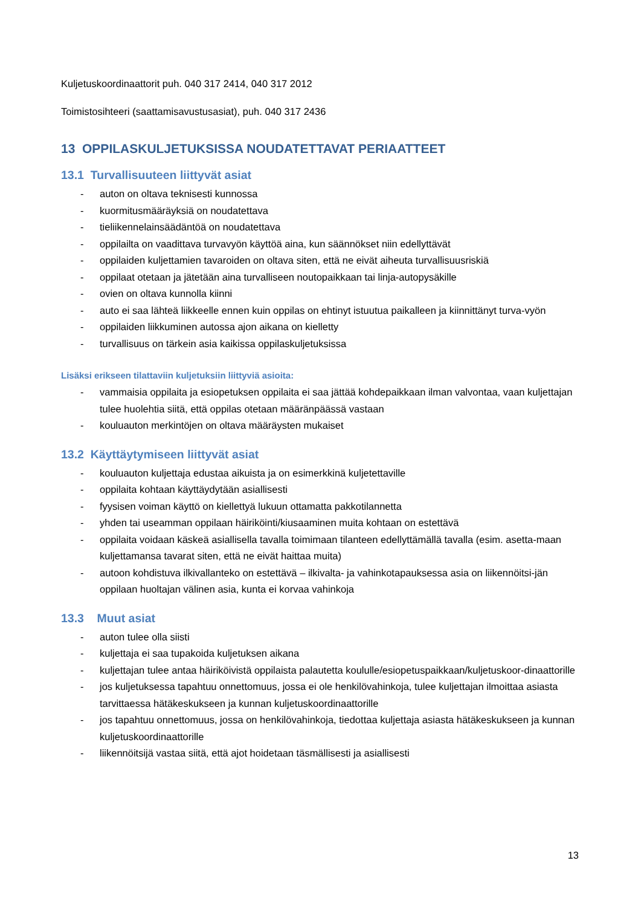Kuljetuskoordinaattorit puh. 040 317 2414, 040 317 2012
Toimistosihteeri (saattamisavustusasiat), puh. 040 317 2436
13 OPPILASKULJETUKSISSA NOUDATETTAVAT PERIAATTEET
13.1 Turvallisuuteen liittyvät asiat
- auton on oltava teknisesti kunnossa
- kuormitusmääräyksiä on noudatettava
- tieliikennelainsäädäntöä on noudatettava
- oppilailta on vaadittava turvavyön käyttöä aina, kun säännökset niin edellyttävät
- oppilaiden kuljettamien tavaroiden on oltava siten, että ne eivät aiheuta turvallisuusriskiä
- oppilaat otetaan ja jätetään aina turvalliseen noutopaikkaan tai linja-autopysäkille
- ovien on oltava kunnolla kiinni
- auto ei saa lähteä liikkeelle ennen kuin oppilas on ehtinyt istuutua paikalleen ja kiinnittänyt turva-vyön
- oppilaiden liikkuminen autossa ajon aikana on kielletty
- turvallisuus on tärkein asia kaikissa oppilaskuljetuksissa
Lisäksi erikseen tilattaviin kuljetuksiin liittyviä asioita:
- vammaisia oppilaita ja esiopetuksen oppilaita ei saa jättää kohdepaikkaan ilman valvontaa, vaan kuljettajan tulee huolehtia siitä, että oppilas otetaan määränpäässä vastaan
- kouluauton merkintöjen on oltava määräysten mukaiset
13.2 Käyttäytymiseen liittyvät asiat
- kouluauton kuljettaja edustaa aikuista ja on esimerkkinä kuljetettaville
- oppilaita kohtaan käyttäydytään asiallisesti
- fyysisen voiman käyttö on kiellettyä lukuun ottamatta pakkotilannetta
- yhden tai useamman oppilaan häiriköinti/kiusaaminen muita kohtaan on estettävä
- oppilaita voidaan käskeä asiallisella tavalla toimimaan tilanteen edellyttämällä tavalla (esim. asetta-maan kuljettamansa tavarat siten, että ne eivät haittaa muita)
- autoon kohdistuva ilkivallanteko on estettävä – ilkivalta- ja vahinkotapauksessa asia on liikennöitsi-jän oppilaan huoltajan välinen asia, kunta ei korvaa vahinkoja
13.3 Muut asiat
- auton tulee olla siisti
- kuljettaja ei saa tupakoida kuljetuksen aikana
- kuljettajan tulee antaa häiriköivistä oppilaista palautetta koululle/esiopetuspaikkaan/kuljetuskoor-dinaattorille
- jos kuljetuksessa tapahtuu onnettomuus, jossa ei ole henkilövahinkoja, tulee kuljettajan ilmoittaa asiasta tarvittaessa hätäkeskukseen ja kunnan kuljetuskoordinaattorille
- jos tapahtuu onnettomuus, jossa on henkilövahinkoja, tiedottaa kuljettaja asiasta hätäkeskukseen ja kunnan kuljetuskoordinaattorille
- liikennöitsijä vastaa siitä, että ajot hoidetaan täsmällisesti ja asiallisesti
13